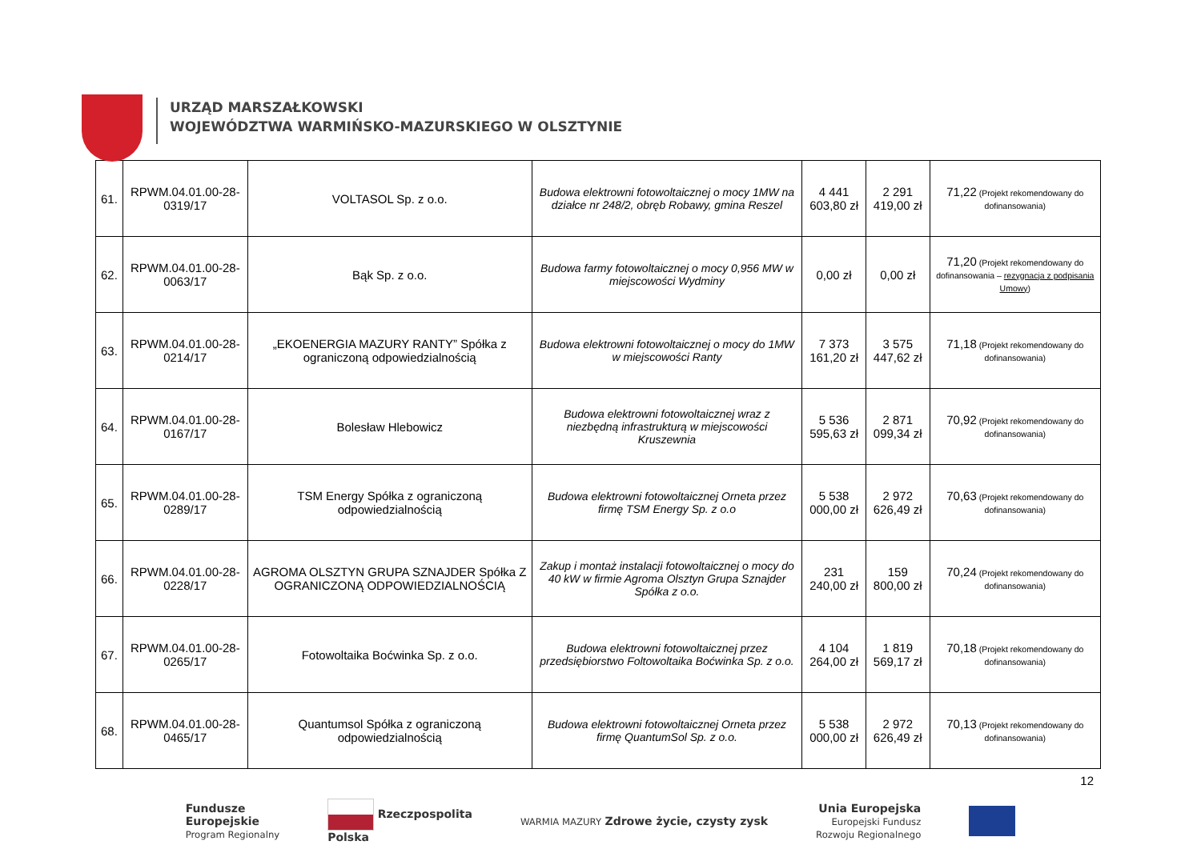URZĄD MARSZAŁKOWSKI
WOJEWÓDZTWA WARMIŃSKO-MAZURSKIEGO W OLSZTYNIE
| 61. | RPWM.04.01.00-28-0319/17 | VOLTASOL Sp. z o.o. | Budowa elektrowni fotowoltaicznej o mocy 1MW na działce nr 248/2, obręb Robawy, gmina Reszel | 4 441 603,80 zł | 2 291 419,00 zł | 71,22 (Projekt rekomendowany do dofinansowania) |
| 62. | RPWM.04.01.00-28-0063/17 | Bąk Sp. z o.o. | Budowa farmy fotowoltaicznej o mocy 0,956 MW w miejscowości Wydminy | 0,00 zł | 0,00 zł | 71,20 (Projekt rekomendowany do dofinansowania – rezygnacja z podpisania Umowy ) |
| 63. | RPWM.04.01.00-28-0214/17 | „EKOENERGIA MAZURY RANTY” Spółka z ograniczoną odpowiedzialnością | Budowa elektrowni fotowoltaicznej o mocy do 1MW w miejscowości Ranty | 7 373 161,20 zł | 3 575 447,62 zł | 71,18 (Projekt rekomendowany do dofinansowania) |
| 64. | RPWM.04.01.00-28-0167/17 | Bolesław Hlebowicz | Budowa elektrowni fotowoltaicznej wraz z niezbędną infrastrukturą w miejscowości Kruszewnia | 5 536 595,63 zł | 2 871 099,34 zł | 70,92 (Projekt rekomendowany do dofinansowania) |
| 65. | RPWM.04.01.00-28-0289/17 | TSM Energy Spółka z ograniczoną odpowiedzialnością | Budowa elektrowni fotowoltaicznej Orneta przez firmę TSM Energy Sp. z o.o | 5 538 000,00 zł | 2 972 626,49 zł | 70,63 (Projekt rekomendowany do dofinansowania) |
| 66. | RPWM.04.01.00-28-0228/17 | AGROMA OLSZTYN GRUPA SZNAJDER Spółka Z OGRANICZONĄ ODPOWIEDZIALNOŚCIĄ | Zakup i montaż instalacji fotowoltaicznej o mocy do 40 kW w firmie Agroma Olsztyn Grupa Sznajder Spółka z o.o. | 231 240,00 zł | 159 800,00 zł | 70,24 (Projekt rekomendowany do dofinansowania) |
| 67. | RPWM.04.01.00-28-0265/17 | Fotowoltaika Boćwinka Sp. z o.o. | Budowa elektrowni fotowoltaicznej przez przedsiębiorstwo Foltowoltaika Boćwinka Sp. z o.o. | 4 104 264,00 zł | 1 819 569,17 zł | 70,18 (Projekt rekomendowany do dofinansowania) |
| 68. | RPWM.04.01.00-28-0465/17 | Quantumsol Spółka z ograniczoną odpowiedzialnością | Budowa elektrowni fotowoltaicznej Orneta przez firmę QuantumSol Sp. z o.o. | 5 538 000,00 zł | 2 972 626,49 zł | 70,13 (Projekt rekomendowany do dofinansowania) |
12
Fundusze
Europejskie
Program Regionalny
Rzeczpospolita
Polska
WARMIA MAZURY Zdrowe życie, czysty zysk
Unia Europejska
Europejski Fundusz
Rozwoju Regionalnego